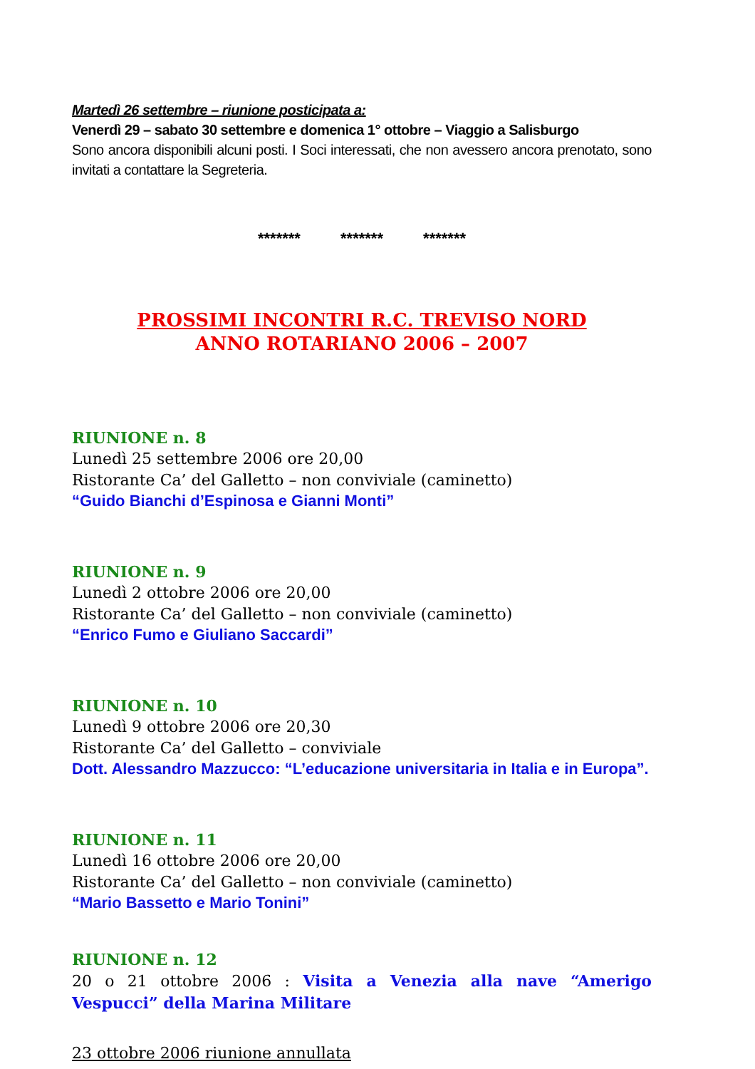Martedì 26 settembre – riunione posticipata a:
Venerdì 29 – sabato 30 settembre e domenica 1° ottobre – Viaggio a Salisburgo
Sono ancora disponibili alcuni posti. I Soci interessati, che non avessero ancora prenotato, sono invitati a contattare la Segreteria.
******* ******* *******
PROSSIMI INCONTRI R.C. TREVISO NORD
ANNO ROTARIANO 2006 – 2007
RIUNIONE n. 8
Lunedì 25 settembre 2006 ore 20,00
Ristorante Ca’ del Galletto – non conviviale (caminetto)
“Guido Bianchi d’Espinosa e Gianni Monti”
RIUNIONE n. 9
Lunedì 2 ottobre 2006 ore 20,00
Ristorante Ca’ del Galletto – non conviviale (caminetto)
“Enrico Fumo e Giuliano Saccardi”
RIUNIONE n. 10
Lunedì 9 ottobre 2006 ore 20,30
Ristorante Ca’ del Galletto – conviviale
Dott. Alessandro Mazzucco: “L’educazione universitaria in Italia e in Europa”.
RIUNIONE n. 11
Lunedì 16 ottobre 2006 ore 20,00
Ristorante Ca’ del Galletto – non conviviale (caminetto)
“Mario Bassetto e Mario Tonini”
RIUNIONE n. 12
20 o 21 ottobre 2006 : Visita a Venezia alla nave “Amerigo Vespucci” della Marina Militare
23 ottobre 2006 riunione annullata